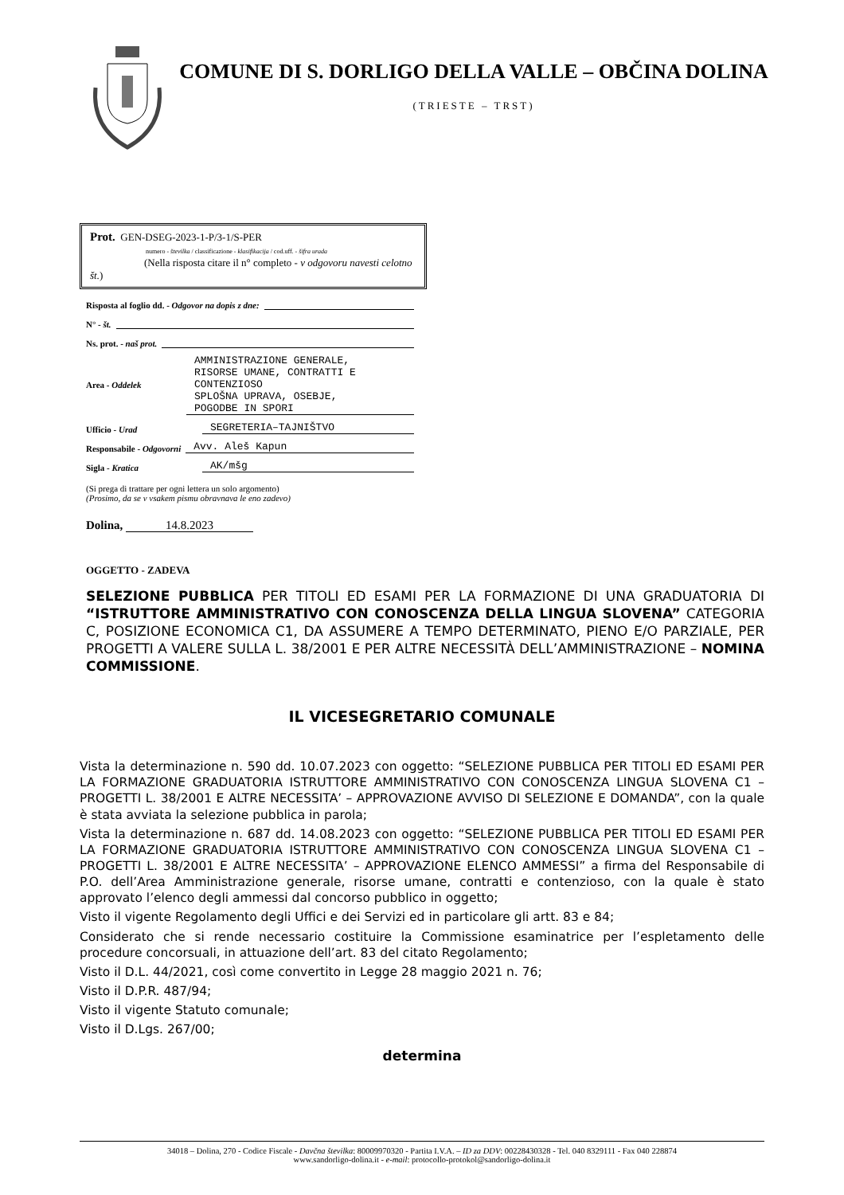COMUNE DI S. DORLIGO DELLA VALLE – OBČINA DOLINA
(TRIESTE – TRST)
Prot. GEN-DSEG-2023-1-P/3-1/S-PER
numero - številka / classificazione - klasifikacija / cod.uff. - šifra urada
(Nella risposta citare il n° completo - v odgovoru navesti celotno št.)
Risposta al foglio dd. - Odgovor na dopis z dne:
N° - št.
Ns. prot. - naš prot.
Area - Oddelek AMMINISTRAZIONE GENERALE,
RISORSE UMANE, CONTRATTI E
CONTENZIOSO
SPLOŠNA UPRAVA, OSEBJE,
POGODBE IN SPORI
Ufficio - Urad SEGRETERIA–TAJNIŠTVO
Responsabile - Odgovorni Avv. Aleš Kapun
Sigla - Kratica AK/mšg
(Si prega di trattare per ogni lettera un solo argomento)
(Prosimo, da se v vsakem pismu obravnava le eno zadevo)
Dolina, 14.8.2023
OGGETTO - ZADEVA
SELEZIONE PUBBLICA PER TITOLI ED ESAMI PER LA FORMAZIONE DI UNA GRADUATORIA DI “ISTRUTTORE AMMINISTRATIVO CON CONOSCENZA DELLA LINGUA SLOVENA” CATEGORIA C, POSIZIONE ECONOMICA C1, DA ASSUMERE A TEMPO DETERMINATO, PIENO E/O PARZIALE, PER PROGETTI A VALERE SULLA L. 38/2001 E PER ALTRE NECESSITÀ DELL’AMMINISTRAZIONE – NOMINA COMMISSIONE.
IL VICESEGRETARIO COMUNALE
Vista la determinazione n. 590 dd. 10.07.2023 con oggetto: “SELEZIONE PUBBLICA PER TITOLI ED ESAMI PER LA FORMAZIONE GRADUATORIA ISTRUTTORE AMMINISTRATIVO CON CONOSCENZA LINGUA SLOVENA C1 – PROGETTI L. 38/2001 E ALTRE NECESSITA’ – APPROVAZIONE AVVISO DI SELEZIONE E DOMANDA”, con la quale è stata avviata la selezione pubblica in parola;
Vista la determinazione n. 687 dd. 14.08.2023 con oggetto: “SELEZIONE PUBBLICA PER TITOLI ED ESAMI PER LA FORMAZIONE GRADUATORIA ISTRUTTORE AMMINISTRATIVO CON CONOSCENZA LINGUA SLOVENA C1 – PROGETTI L. 38/2001 E ALTRE NECESSITA’ – APPROVAZIONE ELENCO AMMESSI” a firma del Responsabile di P.O. dell’Area Amministrazione generale, risorse umane, contratti e contenzioso, con la quale è stato approvato l’elenco degli ammessi dal concorso pubblico in oggetto;
Visto il vigente Regolamento degli Uffici e dei Servizi ed in particolare gli artt. 83 e 84;
Considerato che si rende necessario costituire la Commissione esaminatrice per l’espletamento delle procedure concorsuali, in attuazione dell’art. 83 del citato Regolamento;
Visto il D.L. 44/2021, così come convertito in Legge 28 maggio 2021 n. 76;
Visto il D.P.R. 487/94;
Visto il vigente Statuto comunale;
Visto il D.Lgs. 267/00;
determina
34018 – Dolina, 270 - Codice Fiscale - Davčna številka: 80009970320 - Partita I.V.A. – ID za DDV: 00228430328 - Tel. 040 8329111 - Fax 040 228874
www.sandorligo-dolina.it - e-mail: protocollo-protokol@sandorligo-dolina.it